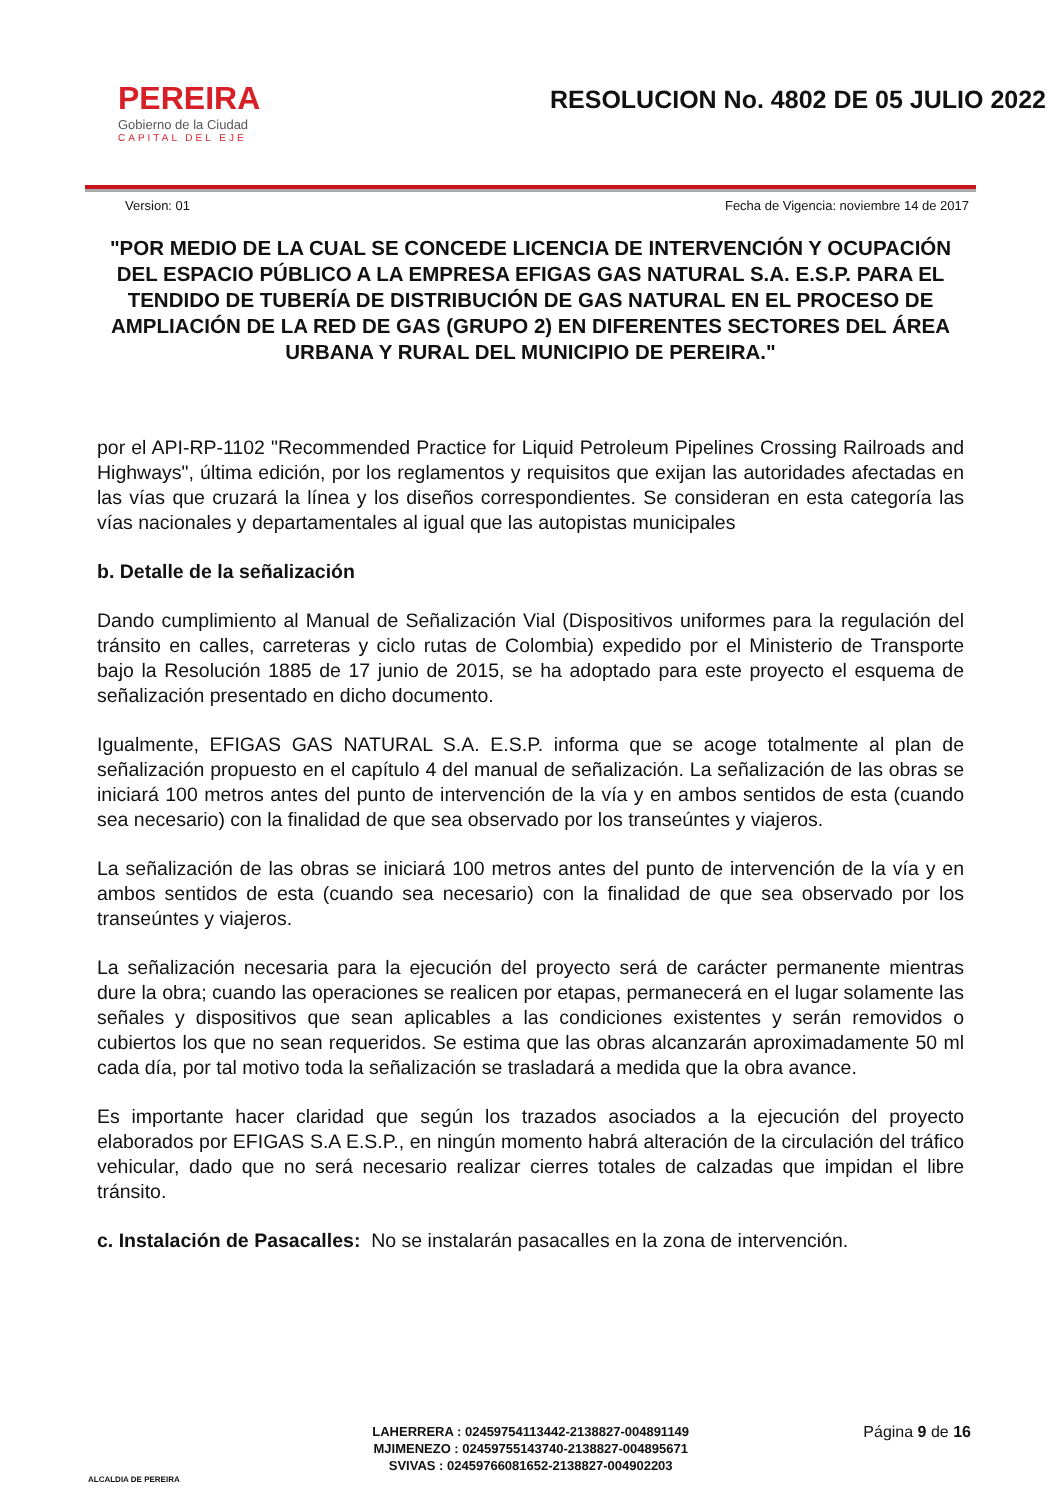PEREIRA
Gobierno de la Ciudad
CAPITAL DEL EJE
RESOLUCION No. 4802 DE 05 JULIO 2022
Version: 01 Fecha de Vigencia: noviembre 14 de 2017
"POR MEDIO DE LA CUAL SE CONCEDE LICENCIA DE INTERVENCIÓN Y OCUPACIÓN DEL ESPACIO PÚBLICO A LA EMPRESA EFIGAS GAS NATURAL S.A. E.S.P. PARA EL TENDIDO DE TUBERÍA DE DISTRIBUCIÓN DE GAS NATURAL EN EL PROCESO DE AMPLIACIÓN DE LA RED DE GAS (GRUPO 2) EN DIFERENTES SECTORES DEL ÁREA URBANA Y RURAL DEL MUNICIPIO DE PEREIRA."
por el API-RP-1102 "Recommended Practice for Liquid Petroleum Pipelines Crossing Railroads and Highways", última edición, por los reglamentos y requisitos que exijan las autoridades afectadas en las vías que cruzará la línea y los diseños correspondientes. Se consideran en esta categoría las vías nacionales y departamentales al igual que las autopistas municipales
b. Detalle de la señalización
Dando cumplimiento al Manual de Señalización Vial (Dispositivos uniformes para la regulación del tránsito en calles, carreteras y ciclo rutas de Colombia) expedido por el Ministerio de Transporte bajo la Resolución 1885 de 17 junio de 2015, se ha adoptado para este proyecto el esquema de señalización presentado en dicho documento.
Igualmente, EFIGAS GAS NATURAL S.A. E.S.P. informa que se acoge totalmente al plan de señalización propuesto en el capítulo 4 del manual de señalización. La señalización de las obras se iniciará 100 metros antes del punto de intervención de la vía y en ambos sentidos de esta (cuando sea necesario) con la finalidad de que sea observado por los transeúntes y viajeros.
La señalización de las obras se iniciará 100 metros antes del punto de intervención de la vía y en ambos sentidos de esta (cuando sea necesario) con la finalidad de que sea observado por los transeúntes y viajeros.
La señalización necesaria para la ejecución del proyecto será de carácter permanente mientras dure la obra; cuando las operaciones se realicen por etapas, permanecerá en el lugar solamente las señales y dispositivos que sean aplicables a las condiciones existentes y serán removidos o cubiertos los que no sean requeridos. Se estima que las obras alcanzarán aproximadamente 50 ml cada día, por tal motivo toda la señalización se trasladará a medida que la obra avance.
Es importante hacer claridad que según los trazados asociados a la ejecución del proyecto elaborados por EFIGAS S.A E.S.P., en ningún momento habrá alteración de la circulación del tráfico vehicular, dado que no será necesario realizar cierres totales de calzadas que impidan el libre tránsito.
c. Instalación de Pasacalles: No se instalarán pasacalles en la zona de intervención.
ALCALDIA DE PEREIRA
LAHERRERA : 02459754113442-2138827-004891149
MJIMENEZO : 02459755143740-2138827-004895671
SVIVAS : 02459766081652-2138827-004902203
Página 9 de 16